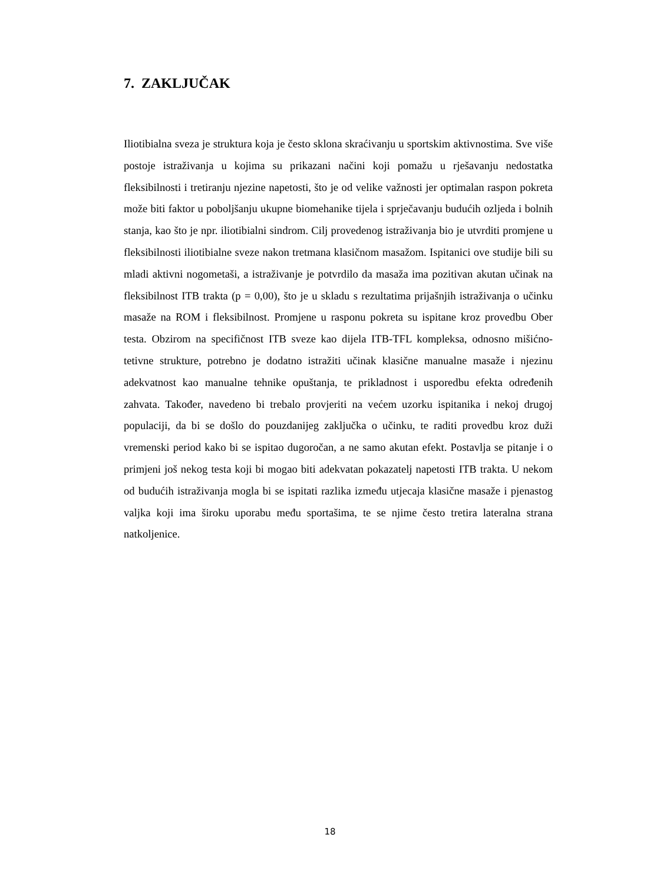7. ZAKLJUČAK
Iliotibialna sveza je struktura koja je često sklona skraćivanju u sportskim aktivnostima. Sve više postoje istraživanja u kojima su prikazani načini koji pomažu u rješavanju nedostatka fleksibilnosti i tretiranju njezine napetosti, što je od velike važnosti jer optimalan raspon pokreta može biti faktor u poboljšanju ukupne biomehanike tijela i sprječavanju budućih ozljeda i bolnih stanja, kao što je npr. iliotibialni sindrom. Cilj provedenog istraživanja bio je utvrditi promjene u fleksibilnosti iliotibialne sveze nakon tretmana klasičnom masažom. Ispitanici ove studije bili su mladi aktivni nogometaši, a istraživanje je potvrdilo da masaža ima pozitivan akutan učinak na fleksibilnost ITB trakta (p = 0,00), što je u skladu s rezultatima prijašnjih istraživanja o učinku masaže na ROM i fleksibilnost. Promjene u rasponu pokreta su ispitane kroz provedbu Ober testa. Obzirom na specifičnost ITB sveze kao dijela ITB-TFL kompleksa, odnosno mišićno-tetivne strukture, potrebno je dodatno istražiti učinak klasične manualne masaže i njezinu adekvatnost kao manualne tehnike opuštanja, te prikladnost i usporedbu efekta određenih zahvata. Također, navedeno bi trebalo provjeriti na većem uzorku ispitanika i nekoj drugoj populaciji, da bi se došlo do pouzdanijeg zaključka o učinku, te raditi provedbu kroz duži vremenski period kako bi se ispitao dugoročan, a ne samo akutan efekt. Postavlja se pitanje i o primjeni još nekog testa koji bi mogao biti adekvatan pokazatelj napetosti ITB trakta. U nekom od budućih istraživanja mogla bi se ispitati razlika između utjecaja klasične masaže i pjenastog valjka koji ima široku uporabu među sportašima, te se njime često tretira lateralna strana natkoljenice.
18